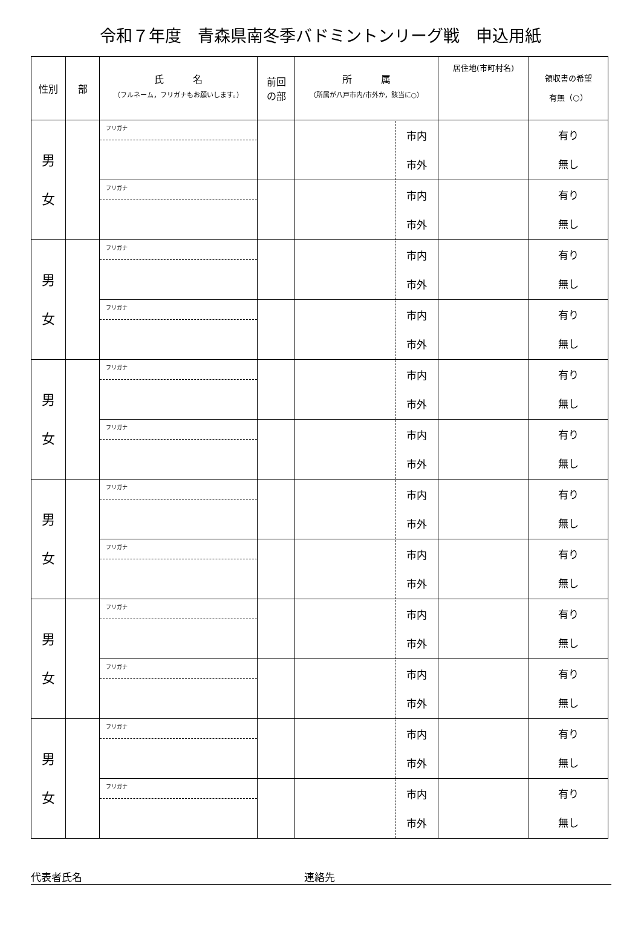令和７年度　青森県南冬季バドミントンリーグ戦　申込用紙
| 性別 | 部 | 氏 名 （フルネーム，フリガナもお願いします。） | 前回 の部 | 所 属 （所属が八戸市内/市外か，該当に○） | 居住地(市町村名) | 領収書の希望 有無（○） |
| --- | --- | --- | --- | --- | --- | --- |
| 男 女 | | フリガナ | | 市内 市外 | | 有り 無し |
| | | フリガナ | | 市内 市外 | | 有り 無し |
| 男 女 | | フリガナ | | 市内 市外 | | 有り 無し |
| | | フリガナ | | 市内 市外 | | 有り 無し |
| 男 女 | | フリガナ | | 市内 市外 | | 有り 無し |
| | | フリガナ | | 市内 市外 | | 有り 無し |
| 男 女 | | フリガナ | | 市内 市外 | | 有り 無し |
| | | フリガナ | | 市内 市外 | | 有り 無し |
| 男 女 | | フリガナ | | 市内 市外 | | 有り 無し |
| | | フリガナ | | 市内 市外 | | 有り 無し |
| 男 女 | | フリガナ | | 市内 市外 | | 有り 無し |
| | | フリガナ | | 市内 市外 | | 有り 無し |
代表者氏名 連絡先